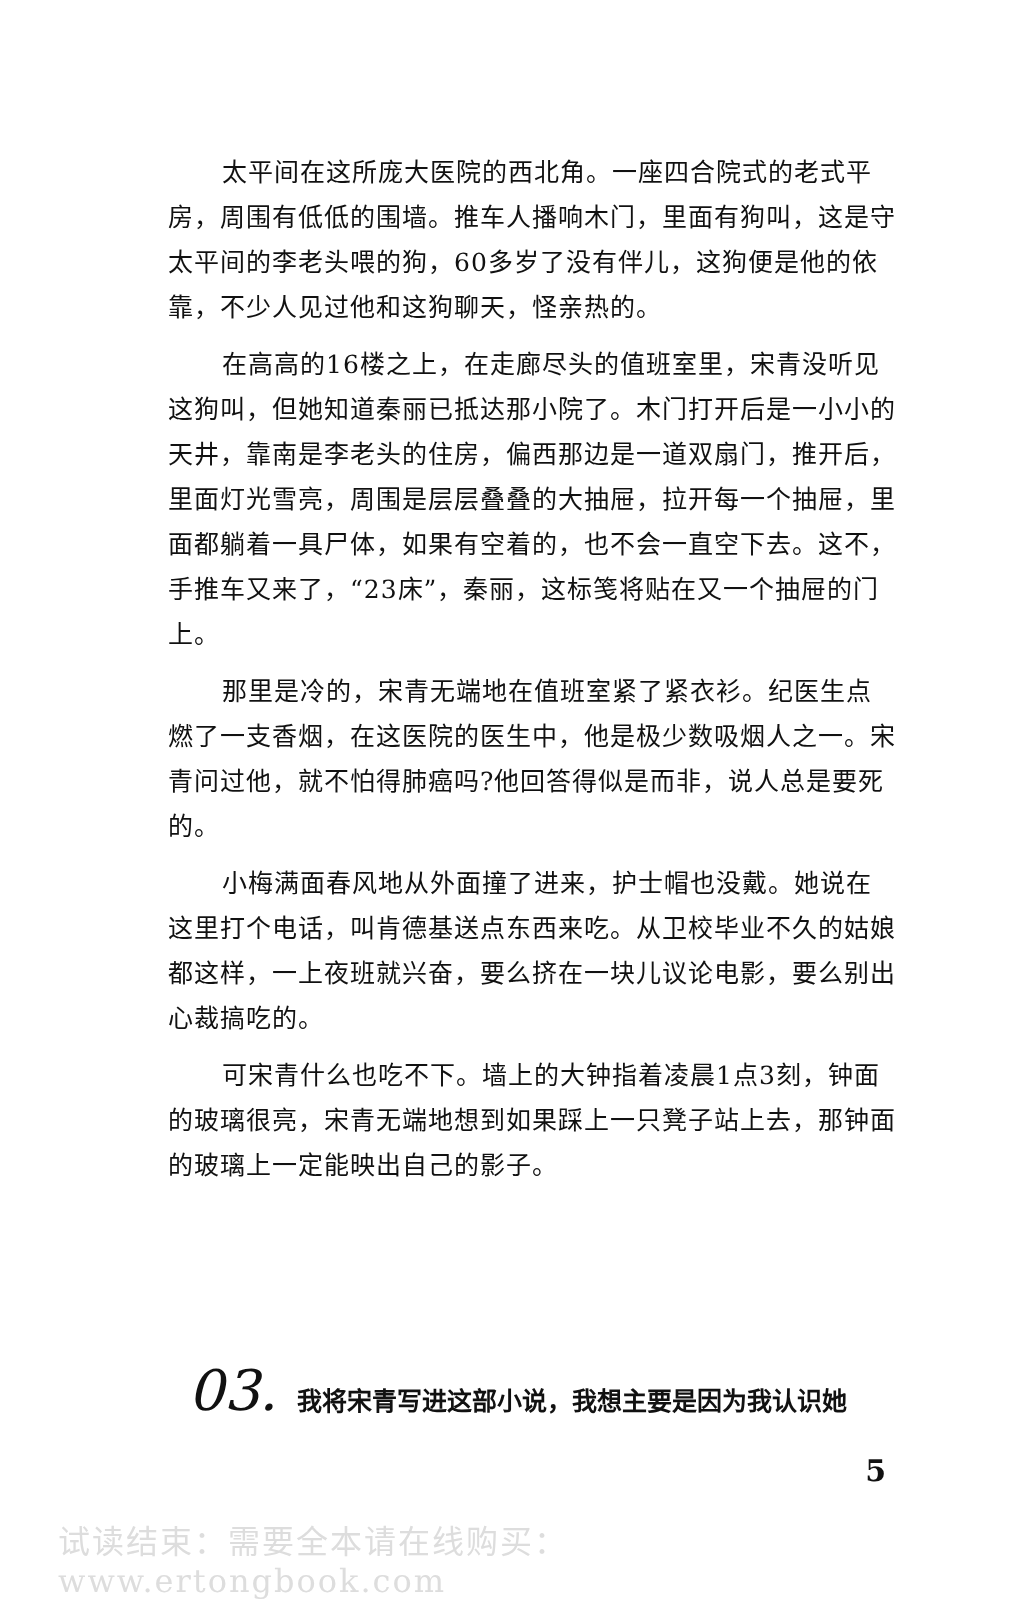太平间在这所庞大医院的西北角。一座四合院式的老式平房，周围有低低的围墙。推车人播响木门，里面有狗叫，这是守太平间的李老头喂的狗，60多岁了没有伴儿，这狗便是他的依靠，不少人见过他和这狗聊天，怪亲热的。
在高高的16楼之上，在走廊尽头的值班室里，宋青没听见这狗叫，但她知道秦丽已抵达那小院了。木门打开后是一小小的天井，靠南是李老头的住房，偏西那边是一道双扇门，推开后，里面灯光雪亮，周围是层层叠叠的大抽屉，拉开每一个抽屉，里面都躺着一具尸体，如果有空着的，也不会一直空下去。这不，手推车又来了，“23床”，秦丽，这标笺将贴在又一个抽屉的门上。
那里是冷的，宋青无端地在值班室紧了紧衣衫。纪医生点燃了一支香烟，在这医院的医生中，他是极少数吸烟人之一。宋青问过他，就不怕得肺癌吗?他回答得似是而非，说人总是要死的。
小梅满面春风地从外面撞了进来，护士帽也没戴。她说在这里打个电话，叫肯德基送点东西来吃。从卫校毕业不久的姑娘都这样，一上夜班就兴奋，要么挤在一块儿议论电影，要么别出心裁搞吃的。
可宋青什么也吃不下。墙上的大钟指着凌晨1点3刻，钟面的玻璃很亮，宋青无端地想到如果踩上一只凳子站上去，那钟面的玻璃上一定能映出自己的影子。
03.
我将宋青写进这部小说，我想主要是因为我认识她
5
试读结束：需要全本请在线购买： www.ertongbook.com